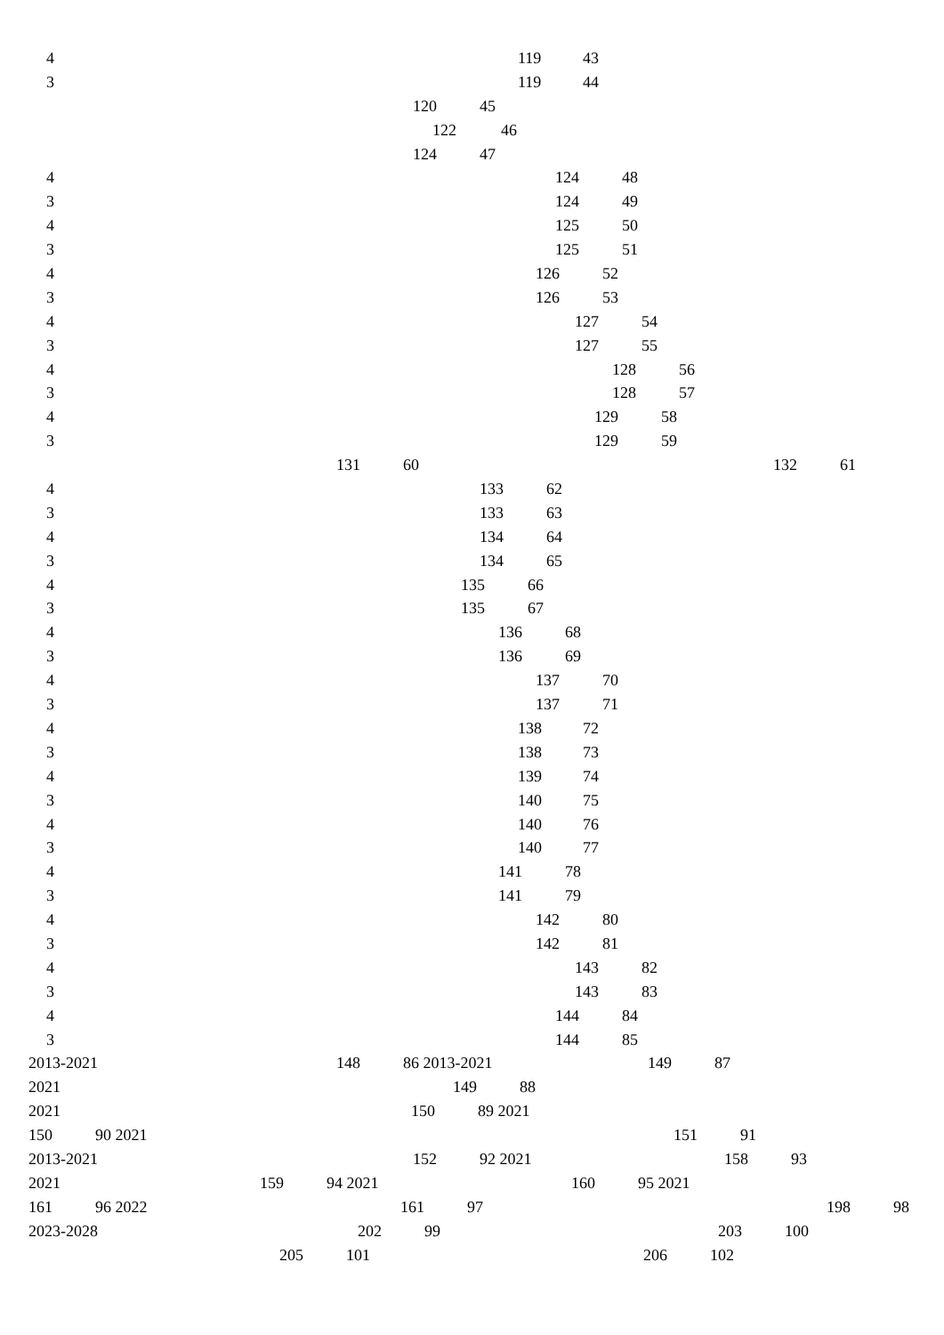4 119 43
3 119 44
120 45
122 46
124 47
4 124 48
3 124 49
4 125 50
3 125 51
4 126 52
3 126 53
4 127 54
3 127 55
4 128 56
3 128 57
4 129 58
3 129 59
131 60 132 61
4 133 62
3 133 63
4 134 64
3 134 65
4 135 66
3 135 67
4 136 68
3 136 69
4 137 70
3 137 71
4 138 72
3 138 73
4 139 74
3 140 75
4 140 76
3 140 77
4 141 78
3 141 79
4 142 80
3 142 81
4 143 82
3 143 83
4 144 84
3 144 85
2013-2021 148 86 2013-2021 149 87
2021 149 88
2021 150 89 2021
150 90 2021 151 91
2013-2021 152 92 2021 158 93
2021 159 94 2021 160 95 2021
161 96 2022 161 97 198 98
2023-2028 202 99 203 100
205 101 206 102